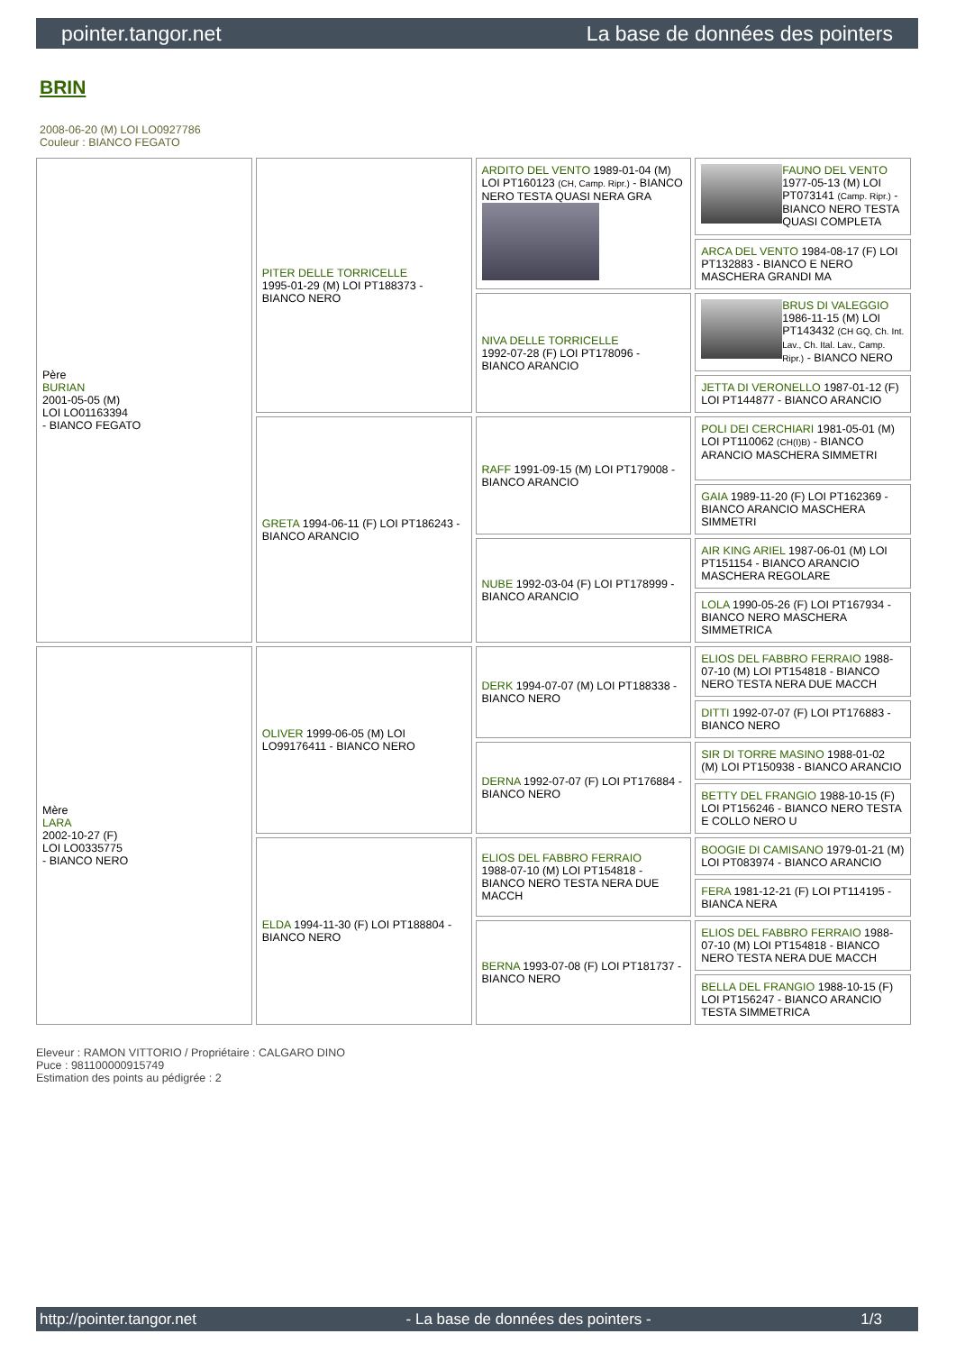pointer.tangor.net La base de données des pointers
BRIN
2008-06-20 (M) LOI LO0927786
Couleur : BIANCO FEGATO
| Père BURIAN 2001-05-05 (M) LOI LO01163394 - BIANCO FEGATO | PITER DELLE TORRICELLE 1995-01-29 (M) LOI PT188373 - BIANCO NERO | ARDITO DEL VENTO 1989-01-04 (M) LOI PT160123 (CH, Camp. Ripr.) - BIANCO NERO TESTA QUASI NERA GRA | FAUNO DEL VENTO 1977-05-13 (M) LOI PT073141 (Camp. Ripr.) - BIANCO NERO TESTA QUASI COMPLETA |
| | | | ARCA DEL VENTO 1984-08-17 (F) LOI PT132883 - BIANCO E NERO MASCHERA GRANDI MA |
| | | NIVA DELLE TORRICELLE 1992-07-28 (F) LOI PT178096 - BIANCO ARANCIO | BRUS DI VALEGGIO 1986-11-15 (M) LOI PT143432 (CH GQ, Ch. Int. Lav., Ch. Ital. Lav., Camp. Ripr.) - BIANCO NERO |
| | | | JETTA DI VERONELLO 1987-01-12 (F) LOI PT144877 - BIANCO ARANCIO |
| | GRETA 1994-06-11 (F) LOI PT186243 - BIANCO ARANCIO | RAFF 1991-09-15 (M) LOI PT179008 - BIANCO ARANCIO | POLI DEI CERCHIARI 1981-05-01 (M) LOI PT110062 (CH(I)B) - BIANCO ARANCIO MASCHERA SIMMETRI |
| | | | GAIA 1989-11-20 (F) LOI PT162369 - BIANCO ARANCIO MASCHERA SIMMETRI |
| | | NUBE 1992-03-04 (F) LOI PT178999 - BIANCO ARANCIO | AIR KING ARIEL 1987-06-01 (M) LOI PT151154 - BIANCO ARANCIO MASCHERA REGOLARE |
| | | | LOLA 1990-05-26 (F) LOI PT167934 - BIANCO NERO MASCHERA SIMMETRICA |
| Mère LARA 2002-10-27 (F) LOI LO0335775 - BIANCO NERO | OLIVER 1999-06-05 (M) LOI LO99176411 - BIANCO NERO | DERK 1994-07-07 (M) LOI PT188338 - BIANCO NERO | ELIOS DEL FABBRO FERRAIO 1988-07-10 (M) LOI PT154818 - BIANCO NERO TESTA NERA DUE MACCH |
| | | | DITTI 1992-07-07 (F) LOI PT176883 - BIANCO NERO |
| | | DERNA 1992-07-07 (F) LOI PT176884 - BIANCO NERO | SIR DI TORRE MASINO 1988-01-02 (M) LOI PT150938 - BIANCO ARANCIO |
| | | | BETTY DEL FRANGIO 1988-10-15 (F) LOI PT156246 - BIANCO NERO TESTA E COLLO NERO U |
| | ELDA 1994-11-30 (F) LOI PT188804 - BIANCO NERO | ELIOS DEL FABBRO FERRAIO 1988-07-10 (M) LOI PT154818 - BIANCO NERO TESTA NERA DUE MACCH | BOOGIE DI CAMISANO 1979-01-21 (M) LOI PT083974 - BIANCO ARANCIO |
| | | | FERA 1981-12-21 (F) LOI PT114195 - BIANCA NERA |
| | | BERNA 1993-07-08 (F) LOI PT181737 - BIANCO NERO | ELIOS DEL FABBRO FERRAIO 1988-07-10 (M) LOI PT154818 - BIANCO NERO TESTA NERA DUE MACCH |
| | | | BELLA DEL FRANGIO 1988-10-15 (F) LOI PT156247 - BIANCO ARANCIO TESTA SIMMETRICA |
Eleveur : RAMON VITTORIO / Propriétaire : CALGARO DINO
Puce : 981100000915749
Estimation des points au pédigrée : 2
http://pointer.tangor.net - La base de données des pointers - 1/3